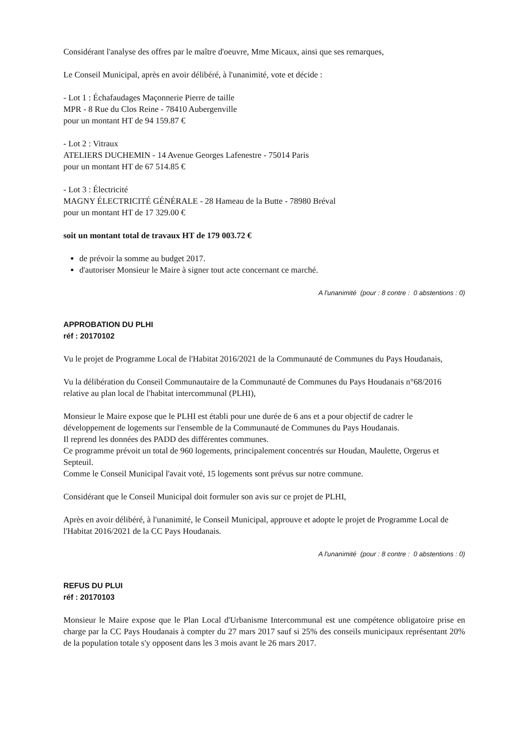Considérant l'analyse des offres par le maître d'oeuvre, Mme Micaux, ainsi que ses remarques,
Le Conseil Municipal, après en avoir délibéré, à l'unanimité, vote et décide :
- Lot 1 : Échafaudages Maçonnerie Pierre de taille
MPR - 8 Rue du Clos Reine - 78410 Aubergenville
pour un montant HT de 94 159.87 €
- Lot 2 : Vitraux
ATELIERS DUCHEMIN - 14 Avenue Georges Lafenestre - 75014 Paris
pour un montant HT de 67 514.85 €
- Lot 3 : Électricité
MAGNY ÉLECTRICITÉ GÉNÉRALE - 28 Hameau de la Butte - 78980 Bréval
pour un montant HT de 17 329.00 €
soit un montant total de travaux HT de 179 003.72 €
de prévoir la somme au budget 2017.
d'autoriser Monsieur le Maire à signer tout acte concernant ce marché.
A l'unanimité (pour : 8 contre : 0 abstentions : 0)
APPROBATION DU PLHI
réf : 20170102
Vu le projet de Programme Local de l'Habitat 2016/2021 de la Communauté de Communes du Pays Houdanais,
Vu la délibération du Conseil Communautaire de la Communauté de Communes du Pays Houdanais n°68/2016 relative au plan local de l'habitat intercommunal (PLHI),
Monsieur le Maire expose que le PLHI est établi pour une durée de 6 ans et a pour objectif de cadrer le développement de logements sur l'ensemble de la Communauté de Communes du Pays Houdanais.
Il reprend les données des PADD des différentes communes.
Ce programme prévoit un total de 960 logements, principalement concentrés sur Houdan, Maulette, Orgerus et Septeuil.
Comme le Conseil Municipal l'avait voté, 15 logements sont prévus sur notre commune.
Considérant que le Conseil Municipal doit formuler son avis sur ce projet de PLHI,
Après en avoir délibéré, à l'unanimité, le Conseil Municipal, approuve et adopte le projet de Programme Local de l'Habitat 2016/2021 de la CC Pays Houdanais.
A l'unanimité (pour : 8 contre : 0 abstentions : 0)
REFUS DU PLUI
réf : 20170103
Monsieur le Maire expose que le Plan Local d'Urbanisme Intercommunal est une compétence obligatoire prise en charge par la CC Pays Houdanais à compter du 27 mars 2017 sauf si 25% des conseils municipaux représentant 20% de la population totale s'y opposent dans les 3 mois avant le 26 mars 2017.